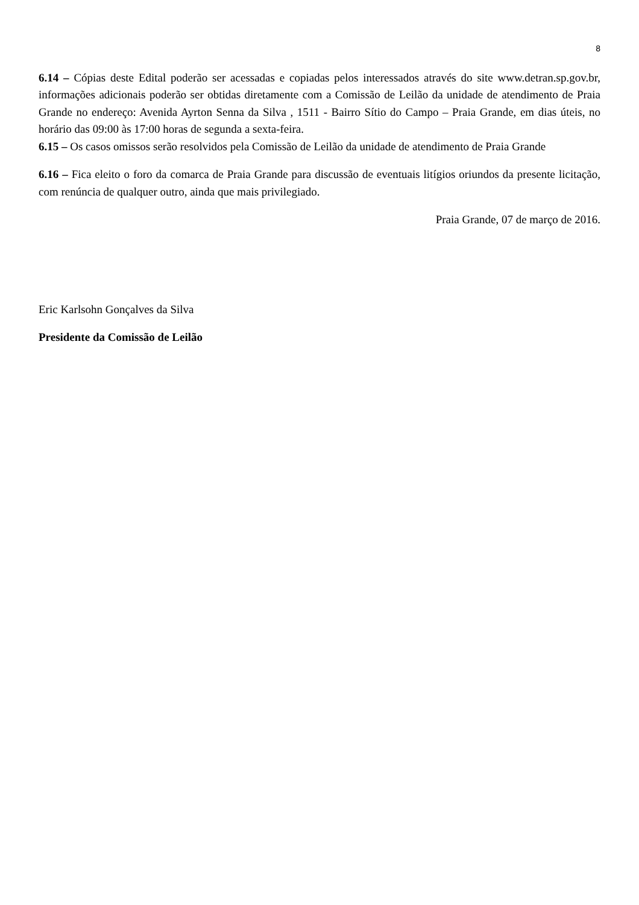8
6.14 – Cópias deste Edital poderão ser acessadas e copiadas pelos interessados através do site www.detran.sp.gov.br, informações adicionais poderão ser obtidas diretamente com a Comissão de Leilão da unidade de atendimento de Praia Grande no endereço: Avenida Ayrton Senna da Silva , 1511 - Bairro Sítio do Campo – Praia Grande, em dias úteis, no horário das 09:00 às 17:00 horas de segunda a sexta-feira.
6.15 – Os casos omissos serão resolvidos pela Comissão de Leilão da unidade de atendimento de Praia Grande
6.16 – Fica eleito o foro da comarca de Praia Grande para discussão de eventuais litígios oriundos da presente licitação, com renúncia de qualquer outro, ainda que mais privilegiado.
Praia Grande, 07 de março de 2016.
Eric Karlsohn Gonçalves da Silva
Presidente da Comissão de Leilão